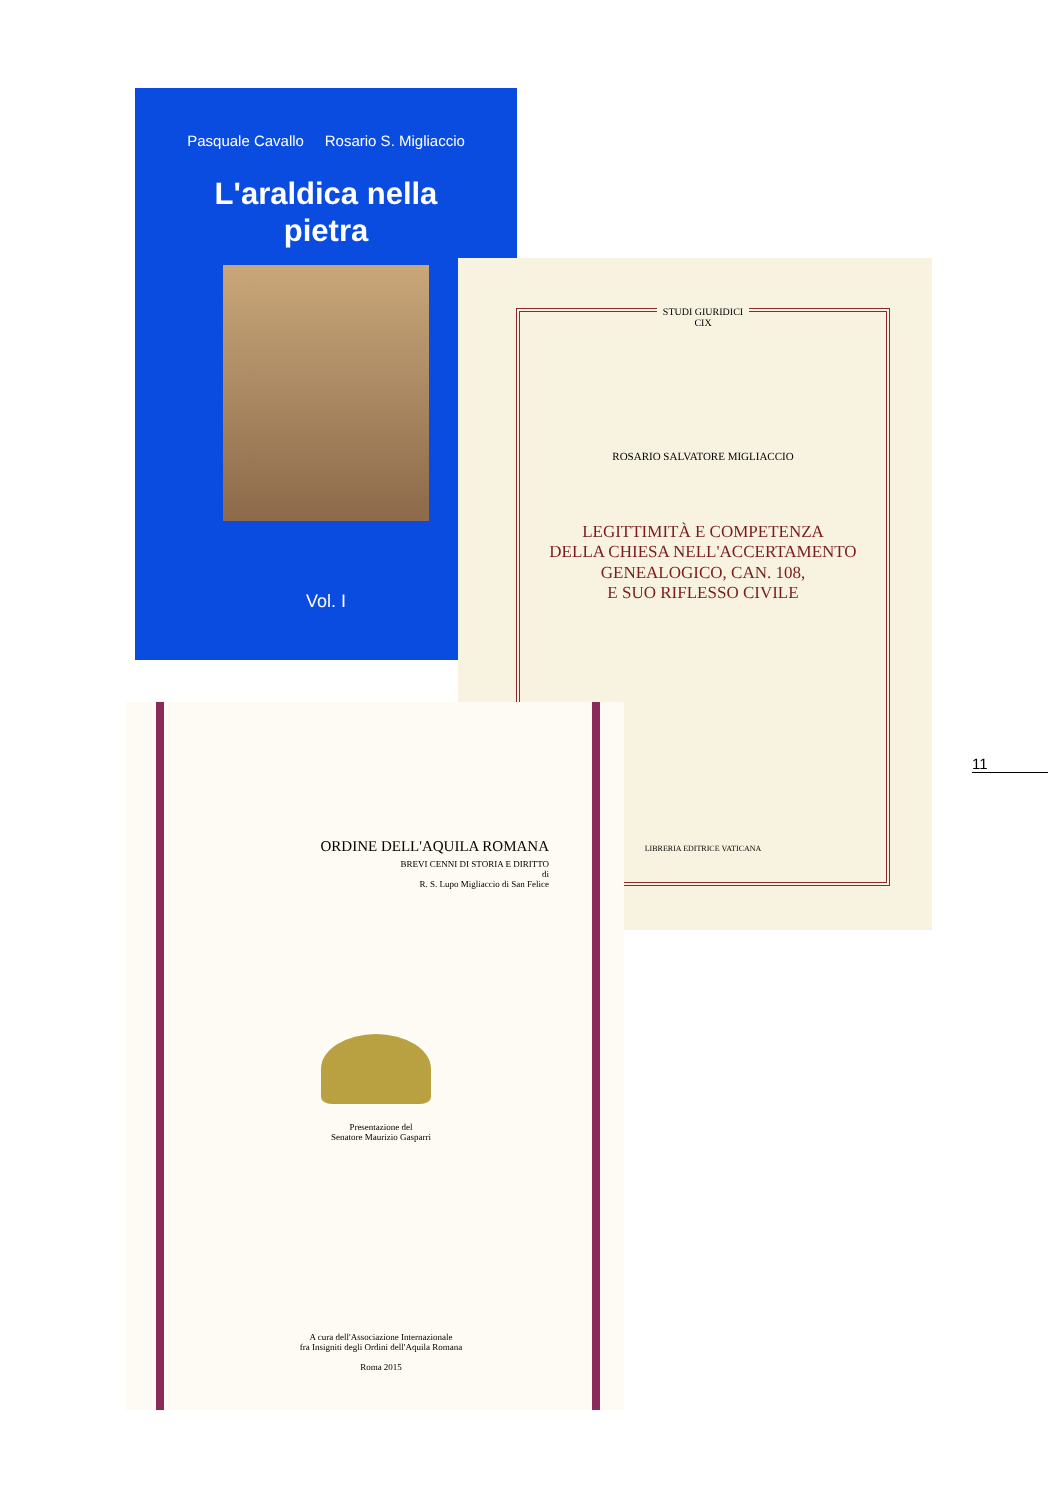Pasquale Cavallo Rosario S. Migliaccio
L'araldica nella
pietra
Vol. I
STUDI GIURIDICI
CIX
ROSARIO SALVATORE MIGLIACCIO
LEGITTIMITÀ E COMPETENZA
DELLA CHIESA NELL'ACCERTAMENTO
GENEALOGICO, CAN. 108,
E SUO RIFLESSO CIVILE
LIBRERIA EDITRICE VATICANA
ORDINE DELL'AQUILA ROMANA
BREVI CENNI DI STORIA E DIRITTO
di
R. S. Lupo Migliaccio di San Felice
Presentazione del
Senatore Maurizio Gasparri
A cura dell'Associazione Internazionale
fra Insigniti degli Ordini dell'Aquila Romana
Roma 2015
11